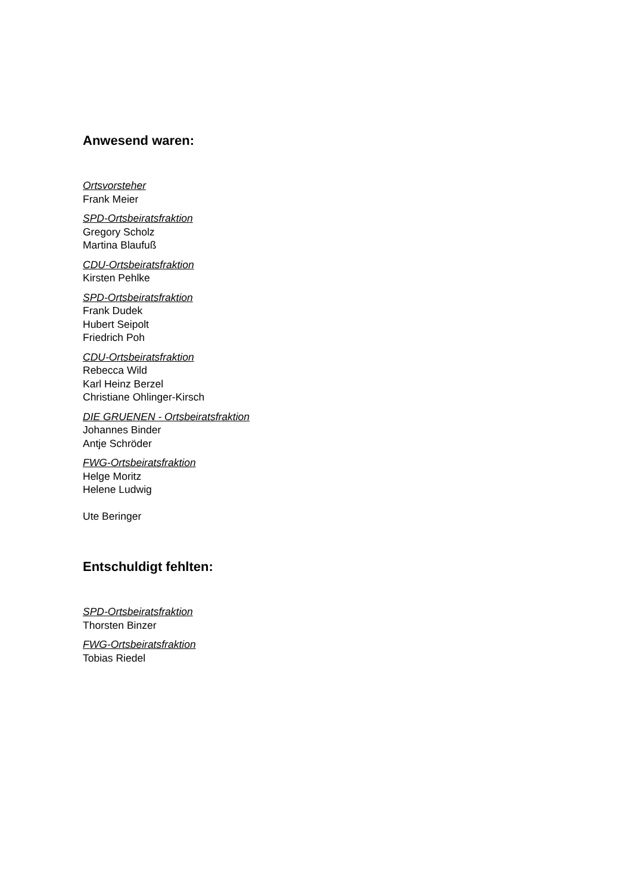Anwesend waren:
Ortsvorsteher
Frank Meier
SPD-Ortsbeiratsfraktion
Gregory Scholz
Martina Blaufuß
CDU-Ortsbeiratsfraktion
Kirsten Pehlke
SPD-Ortsbeiratsfraktion
Frank Dudek
Hubert Seipolt
Friedrich Poh
CDU-Ortsbeiratsfraktion
Rebecca Wild
Karl Heinz Berzel
Christiane Ohlinger-Kirsch
DIE GRUENEN - Ortsbeiratsfraktion
Johannes Binder
Antje Schröder
FWG-Ortsbeiratsfraktion
Helge Moritz
Helene Ludwig
Ute Beringer
Entschuldigt fehlten:
SPD-Ortsbeiratsfraktion
Thorsten Binzer
FWG-Ortsbeiratsfraktion
Tobias Riedel